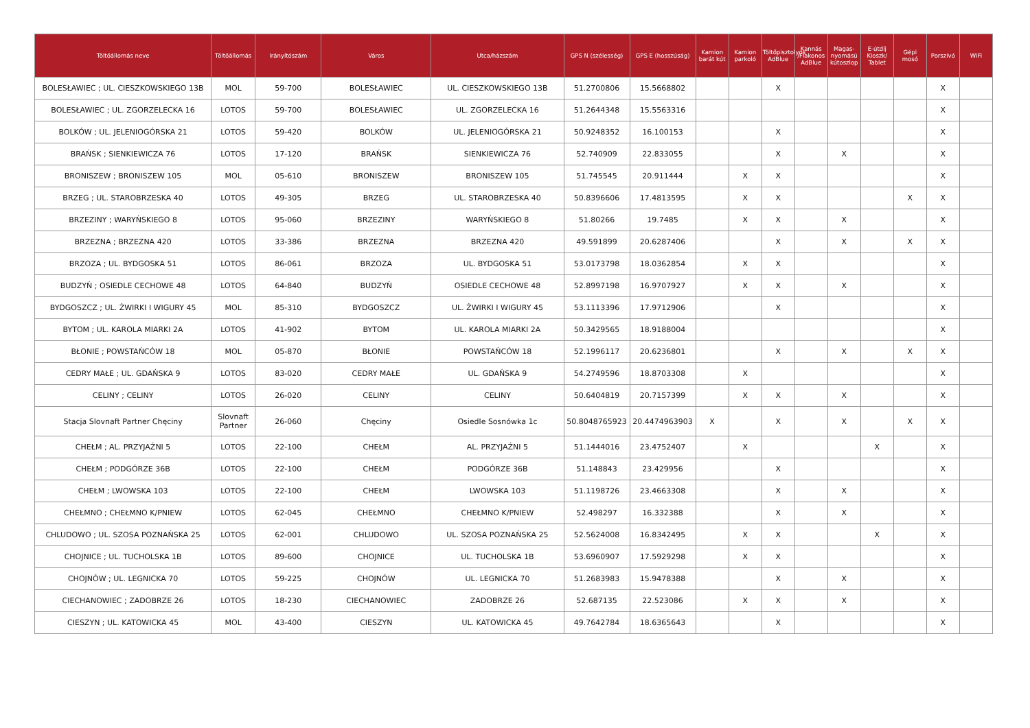| Töltőállomás neve | Töltőállomás | Irányítószám | Város | Utca/házszám | GPS N (szélesség) | GPS E (hosszúság) | Kamion barát kút | Kamion parkoló | Töltőpisztolyos AdBlue | Kannás /Flakonos AdBlue | Magas-nyomású kútoszlop | E-útdíj Kioszk/ Tablet | Gépi mosó | Porszívó | WiFi |
| --- | --- | --- | --- | --- | --- | --- | --- | --- | --- | --- | --- | --- | --- | --- | --- |
| BOLESŁAWIEC ; UL. CIESZKOWSKIEGO 13B | MOL | 59-700 | BOLESŁAWIEC | UL. CIESZKOWSKIEGO 13B | 51.2700806 | 15.5668802 | | | X | | | | | X | |
| BOLESŁAWIEC ; UL. ZGORZELECKA 16 | LOTOS | 59-700 | BOLESŁAWIEC | UL. ZGORZELECKA 16 | 51.2644348 | 15.5563316 | | | | | | | | X | |
| BOLKÓW ; UL. JELENIOGÓRSKA 21 | LOTOS | 59-420 | BOLKÓW | UL. JELENIOGÓRSKA 21 | 50.9248352 | 16.100153 | | | X | | | | | X | |
| BRAŃSK ; SIENKIEWICZA 76 | LOTOS | 17-120 | BRAŃSK | SIENKIEWICZA 76 | 52.740909 | 22.833055 | | | X | | X | | | X | |
| BRONISZEW ; BRONISZEW 105 | MOL | 05-610 | BRONISZEW | BRONISZEW 105 | 51.745545 | 20.911444 | | X | X | | | | | X | |
| BRZEG ; UL. STAROBRZESKA 40 | LOTOS | 49-305 | BRZEG | UL. STAROBRZESKA 40 | 50.8396606 | 17.4813595 | | X | X | | | | X | X | |
| BRZEZINY ; WARYŃSKIEGO 8 | LOTOS | 95-060 | BRZEZINY | WARYŃSKIEGO 8 | 51.80266 | 19.7485 | | X | X | | X | | | X | |
| BRZEZNA ; BRZEZNA 420 | LOTOS | 33-386 | BRZEZNA | BRZEZNA 420 | 49.591899 | 20.6287406 | | | X | | X | | X | X | |
| BRZOZA ; UL. BYDGOSKA 51 | LOTOS | 86-061 | BRZOZA | UL. BYDGOSKA 51 | 53.0173798 | 18.0362854 | | X | X | | | | | X | |
| BUDZYŃ ; OSIEDLE CECHOWE 48 | LOTOS | 64-840 | BUDZYŃ | OSIEDLE CECHOWE 48 | 52.8997198 | 16.9707927 | | X | X | | X | | | X | |
| BYDGOSZCZ ; UL. ŻWIRKI I WIGURY 45 | MOL | 85-310 | BYDGOSZCZ | UL. ŻWIRKI I WIGURY 45 | 53.1113396 | 17.9712906 | | | X | | | | | X | |
| BYTOM ; UL. KAROLA MIARKI 2A | LOTOS | 41-902 | BYTOM | UL. KAROLA MIARKI 2A | 50.3429565 | 18.9188004 | | | | | | | | X | |
| BŁONIE ; POWSTAŃCÓW 18 | MOL | 05-870 | BŁONIE | POWSTAŃCÓW 18 | 52.1996117 | 20.6236801 | | | X | | X | | X | X | |
| CEDRY MAŁE ; UL. GDAŃSKA 9 | LOTOS | 83-020 | CEDRY MAŁE | UL. GDAŃSKA 9 | 54.2749596 | 18.8703308 | | X | | | | | | X | |
| CELINY ; CELINY | LOTOS | 26-020 | CELINY | CELINY | 50.6404819 | 20.7157399 | | X | X | | X | | | X | |
| Stacja Slovnaft Partner Chęciny | Slovnaft Partner | 26-060 | Chęciny | Osiedle Sosnówka 1c | 50.8048765923 | 20.4474963903 | X | | X | | X | | X | X | |
| CHEŁM ; AL. PRZYJAŹNI 5 | LOTOS | 22-100 | CHEŁM | AL. PRZYJAŹNI 5 | 51.1444016 | 23.4752407 | | X | | | | X | | X | |
| CHEŁM ; PODGÓRZE 36B | LOTOS | 22-100 | CHEŁM | PODGÓRZE 36B | 51.148843 | 23.429956 | | | X | | | | | X | |
| CHEŁM ; LWOWSKA 103 | LOTOS | 22-100 | CHEŁM | LWOWSKA 103 | 51.1198726 | 23.4663308 | | | X | | X | | | X | |
| CHEŁMNO ; CHEŁMNO K/PNIEW | LOTOS | 62-045 | CHEŁMNO | CHEŁMNO K/PNIEW | 52.498297 | 16.332388 | | | X | | X | | | X | |
| CHLUDOWO ; UL. SZOSA POZNAŃSKA 25 | LOTOS | 62-001 | CHLUDOWO | UL. SZOSA POZNAŃSKA 25 | 52.5624008 | 16.8342495 | | X | X | | | X | | X | |
| CHOJNICE ; UL. TUCHOLSKA 1B | LOTOS | 89-600 | CHOJNICE | UL. TUCHOLSKA 1B | 53.6960907 | 17.5929298 | | X | X | | | | | X | |
| CHOJNÓW ; UL. LEGNICKA 70 | LOTOS | 59-225 | CHOJNÓW | UL. LEGNICKA 70 | 51.2683983 | 15.9478388 | | | X | | X | | | X | |
| CIECHANOWIEC ; ZADOBRZE 26 | LOTOS | 18-230 | CIECHANOWIEC | ZADOBRZE 26 | 52.687135 | 22.523086 | | X | X | | X | | | X | |
| CIESZYN ; UL. KATOWICKA 45 | MOL | 43-400 | CIESZYN | UL. KATOWICKA 45 | 49.7642784 | 18.6365643 | | | X | | | | | X | |